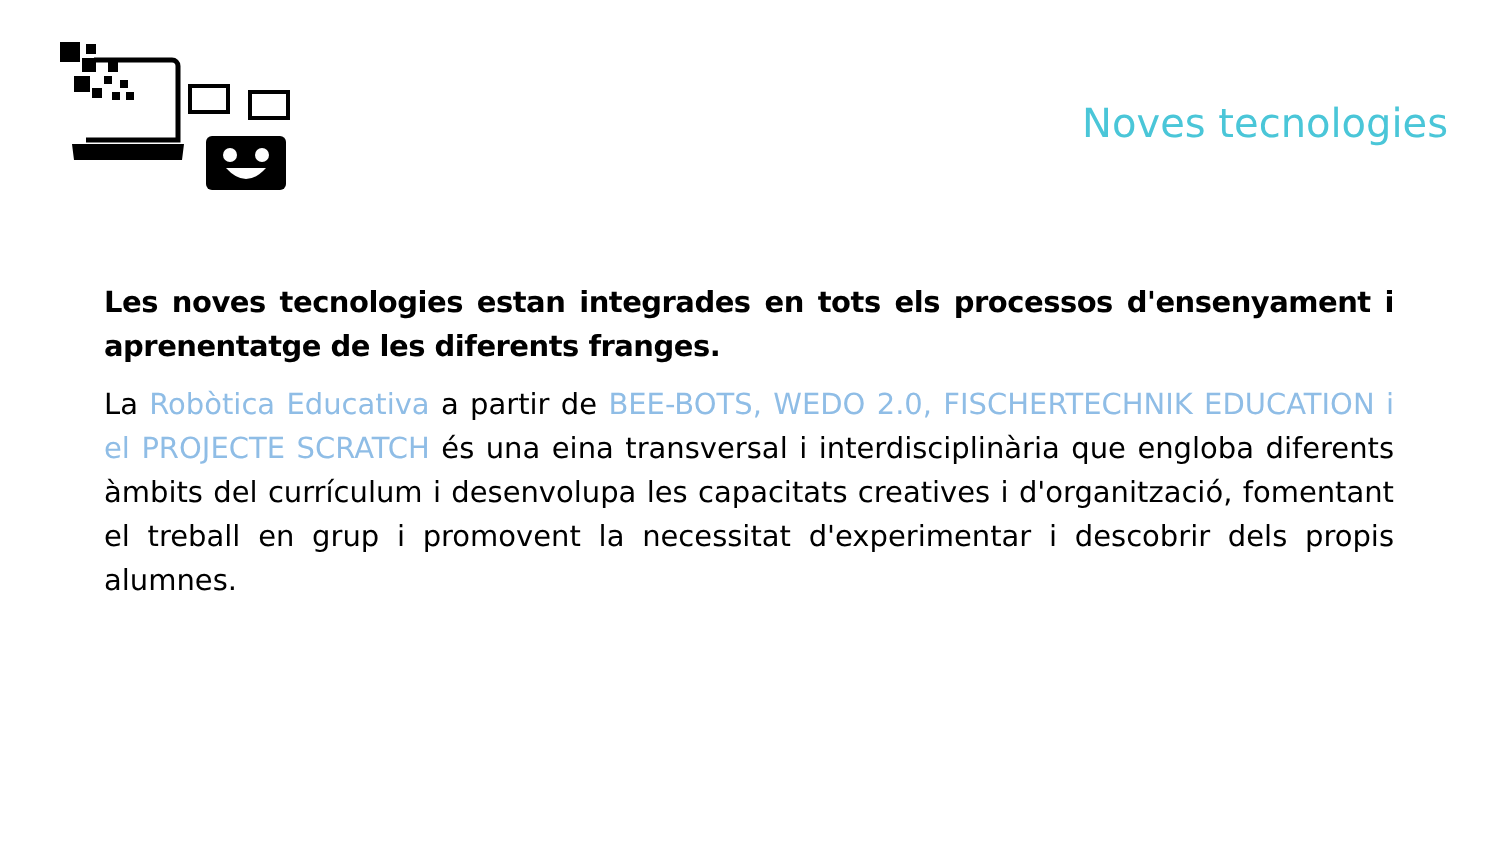Noves tecnologies
Les noves tecnologies estan integrades en tots els processos d'ensenyament i aprenentatge de les diferents franges.
La Robòtica Educativa a partir de BEE-BOTS, WEDO 2.0, FISCHERTECHNIK EDUCATION i el PROJECTE SCRATCH és una eina transversal i interdisciplinària que engloba diferents àmbits del currículum i desenvolupa les capacitats creatives i d'organització, fomentant el treball en grup i promovent la necessitat d'experimentar i descobrir dels propis alumnes.